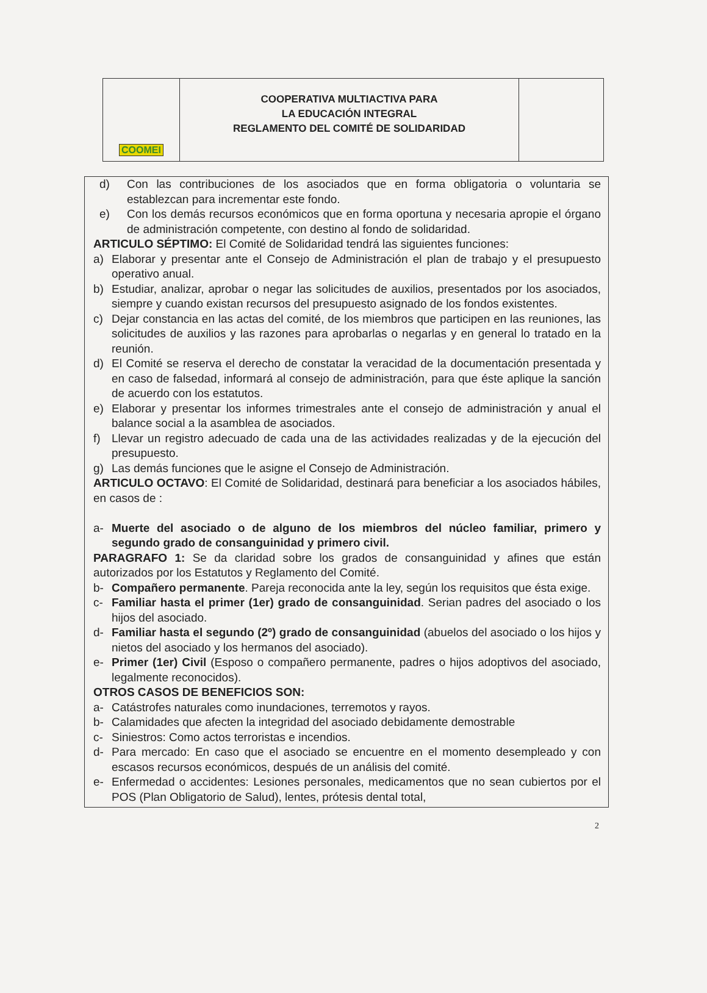COOMEI
COOPERATIVA MULTIACTIVA PARA
LA EDUCACIÓN INTEGRAL
REGLAMENTO DEL COMITÉ DE SOLIDARIDAD
d) Con las contribuciones de los asociados que en forma obligatoria o voluntaria se establezcan para incrementar este fondo.
e) Con los demás recursos económicos que en forma oportuna y necesaria apropie el órgano de administración competente, con destino al fondo de solidaridad.
ARTICULO SÉPTIMO: El Comité de Solidaridad tendrá las siguientes funciones:
a) Elaborar y presentar ante el Consejo de Administración el plan de trabajo y el presupuesto operativo anual.
b) Estudiar, analizar, aprobar o negar las solicitudes de auxilios, presentados por los asociados, siempre y cuando existan recursos del presupuesto asignado de los fondos existentes.
c) Dejar constancia en las actas del comité, de los miembros que participen en las reuniones, las solicitudes de auxilios y las razones para aprobarlas o negarlas y en general lo tratado en la reunión.
d) El Comité se reserva el derecho de constatar la veracidad de la documentación presentada y en caso de falsedad, informará al consejo de administración, para que éste aplique la sanción de acuerdo con los estatutos.
e) Elaborar y presentar los informes trimestrales ante el consejo de administración y anual el balance social a la asamblea de asociados.
f) Llevar un registro adecuado de cada una de las actividades realizadas y de la ejecución del presupuesto.
g) Las demás funciones que le asigne el Consejo de Administración.
ARTICULO OCTAVO: El Comité de Solidaridad, destinará para beneficiar a los asociados hábiles, en casos de :
a- Muerte del asociado o de alguno de los miembros del núcleo familiar, primero y segundo grado de consanguinidad y primero civil.
PARAGRAFO 1: Se da claridad sobre los grados de consanguinidad y afines que están autorizados por los Estatutos y Reglamento del Comité.
b- Compañero permanente. Pareja reconocida ante la ley, según los requisitos que ésta exige.
c- Familiar hasta el primer (1er) grado de consanguinidad. Serian padres del asociado o los hijos del asociado.
d- Familiar hasta el segundo (2º) grado de consanguinidad (abuelos del asociado o los hijos y nietos del asociado y los hermanos del asociado).
e- Primer (1er) Civil (Esposo o compañero permanente, padres o hijos adoptivos del asociado, legalmente reconocidos).
OTROS CASOS DE BENEFICIOS SON:
a- Catástrofes naturales como inundaciones, terremotos y rayos.
b- Calamidades que afecten la integridad del asociado debidamente demostrable
c- Siniestros: Como actos terroristas e incendios.
d- Para mercado: En caso que el asociado se encuentre en el momento desempleado y con escasos recursos económicos, después de un análisis del comité.
e- Enfermedad o accidentes: Lesiones personales, medicamentos que no sean cubiertos por el POS (Plan Obligatorio de Salud), lentes, prótesis dental total,
2